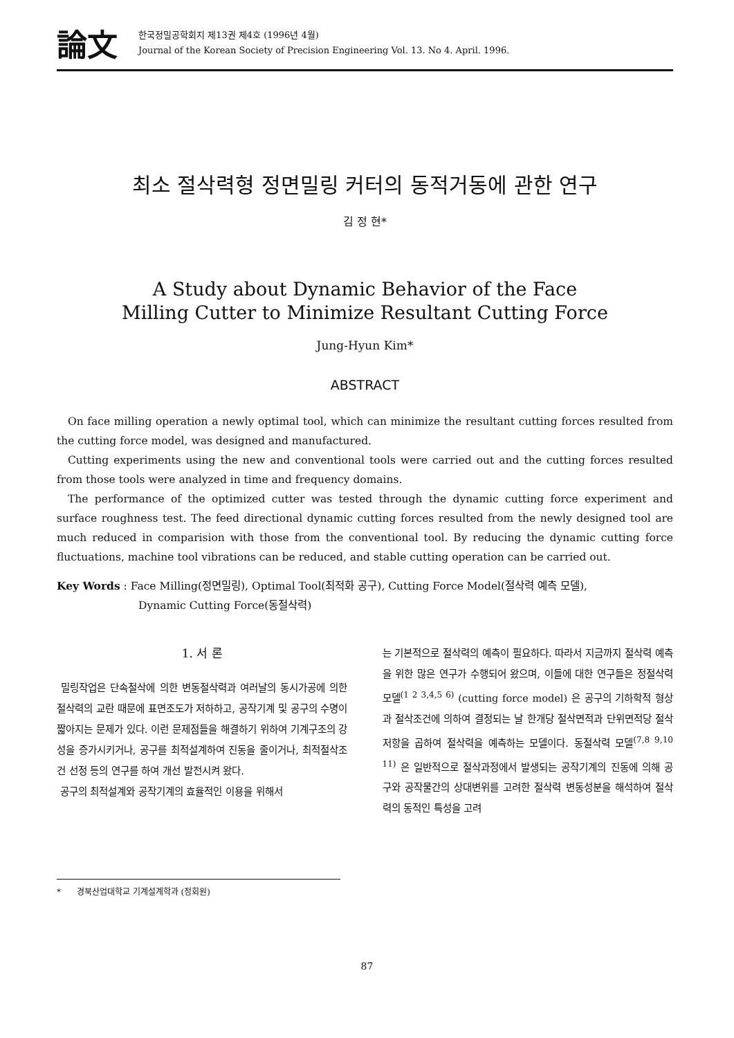論文
한국정밀공학회지 제13권 제4호 (1996년 4월)
Journal of the Korean Society of Precision Engineering Vol. 13. No 4. April. 1996.
최소 절삭력형 정면밀링 커터의 동적거동에 관한 연구
김 정 현*
A Study about Dynamic Behavior of the Face
Milling Cutter to Minimize Resultant Cutting Force
Jung-Hyun Kim*
ABSTRACT
On face milling operation a newly optimal tool, which can minimize the resultant cutting forces resulted from the cutting force model, was designed and manufactured.
Cutting experiments using the new and conventional tools were carried out and the cutting forces resulted from those tools were analyzed in time and frequency domains.
The performance of the optimized cutter was tested through the dynamic cutting force experiment and surface roughness test. The feed directional dynamic cutting forces resulted from the newly designed tool are much reduced in comparision with those from the conventional tool. By reducing the dynamic cutting force fluctuations, machine tool vibrations can be reduced, and stable cutting operation can be carried out.
Key Words : Face Milling(정면밀링), Optimal Tool(최적화 공구), Cutting Force Model(절삭력 예측 모델),
Dynamic Cutting Force(동절삭력)
1. 서 론
밀링작업은 단속절삭에 의한 변동절삭력과 여러날의 동시가공에 의한 절삭력의 교란 때문에 표면조도가 저하하고, 공작기계 및 공구의 수명이 짧아지는 문제가 있다. 이런 문제점들을 해결하기 위하여 기계구조의 강성을 증가시키거나, 공구를 최적설계하여 진동을 줄이거나, 최적절삭조건 선정 등의 연구를 하여 개선 발전시켜 왔다.
공구의 최적설계와 공작기계의 효율적인 이용을 위해서
는 기본적으로 절삭력의 예측이 필요하다. 따라서 지금까지 절삭력 예측을 위한 많은 연구가 수행되어 왔으며, 이들에 대한 연구들은 정절삭력 모델<sup>(1 2 3,4,5 6)</sup> (cutting force model) 은 공구의 기하학적 형상과 절삭조건에 의하여 결정되는 날 한개당 절삭면적과 단위면적당 절삭저항을 곱하여 절삭력을 예측하는 모델이다. 동절삭력 모델<sup>(7,8 9,10 11)</sup> 은 일반적으로 절삭과정에서 발생되는 공작기계의 진동에 의해 공구와 공작물간의 상대변위를 고려한 절삭력 변동성분을 해석하여 절삭력의 동적인 특성을 고려
* 경북산업대학교 기계설계학과 (정회원)
87